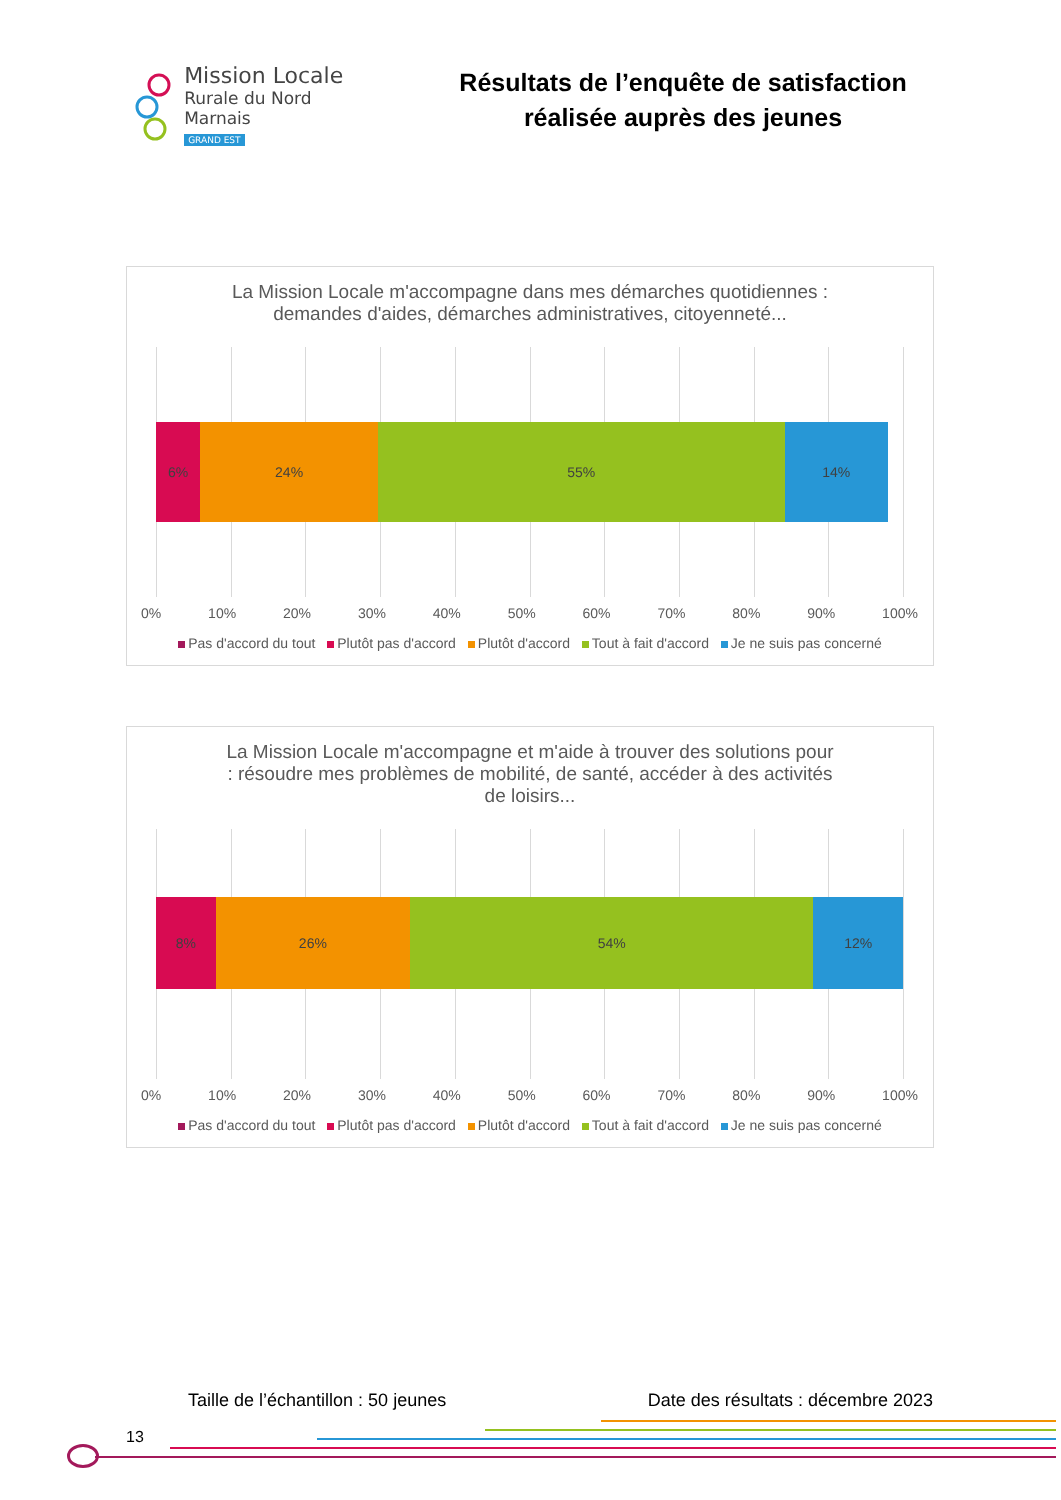Mission Locale
Rurale du Nord Marnais
GRAND EST
Résultats de l’enquête de satisfaction
réalisée auprès des jeunes
La Mission Locale m'accompagne dans mes démarches quotidiennes :
demandes d'aides, démarches administratives, citoyenneté...
6% 24% 55% 14%
0% 10% 20% 30% 40% 50% 60% 70% 80% 90% 100%
Pas d'accord du tout Plutôt pas d'accord Plutôt d'accord Tout à fait d'accord Je ne suis pas concerné
La Mission Locale m'accompagne et m'aide à trouver des solutions pour
: résoudre mes problèmes de mobilité, de santé, accéder à des activités
de loisirs...
8% 26% 54% 12%
0% 10% 20% 30% 40% 50% 60% 70% 80% 90% 100%
Pas d'accord du tout Plutôt pas d'accord Plutôt d'accord Tout à fait d'accord Je ne suis pas concerné
Taille de l’échantillon : 50 jeunes Date des résultats : décembre 2023
13